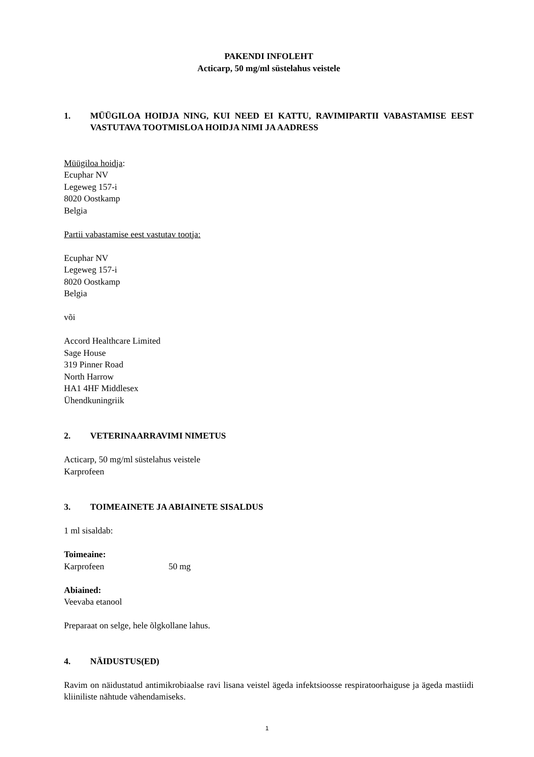PAKENDI INFOLEHT
Acticarp, 50 mg/ml süstelahus veistele
1. MÜÜGILOA HOIDJA NING, KUI NEED EI KATTU, RAVIMIPARTII VABASTAMISE EEST VASTUTAVA TOOTMISLOA HOIDJA NIMI JA AADRESS
Müügiloa hoidja:
Ecuphar NV
Legeweg 157-i
8020 Oostkamp
Belgia
Partii vabastamise eest vastutav tootja:
Ecuphar NV
Legeweg 157-i
8020 Oostkamp
Belgia
või
Accord Healthcare Limited
Sage House
319 Pinner Road
North Harrow
HA1 4HF Middlesex
Ühendkuningriik
2. VETERINAARRAVIMI NIMETUS
Acticarp, 50 mg/ml süstelahus veistele
Karprofeen
3. TOIMEAINETE JA ABIAINETE SISALDUS
1 ml sisaldab:
Toimeaine:
Karprofeen 50 mg
Abiained:
Veevaba etanool
Preparaat on selge, hele õlgkollane lahus.
4. NÄIDUSTUS(ED)
Ravim on näidustatud antimikrobiaalse ravi lisana veistel ägeda infektsioosse respiratoorhaiguse ja ägeda mastiidi kliiniliste nähtude vähendamiseks.
1